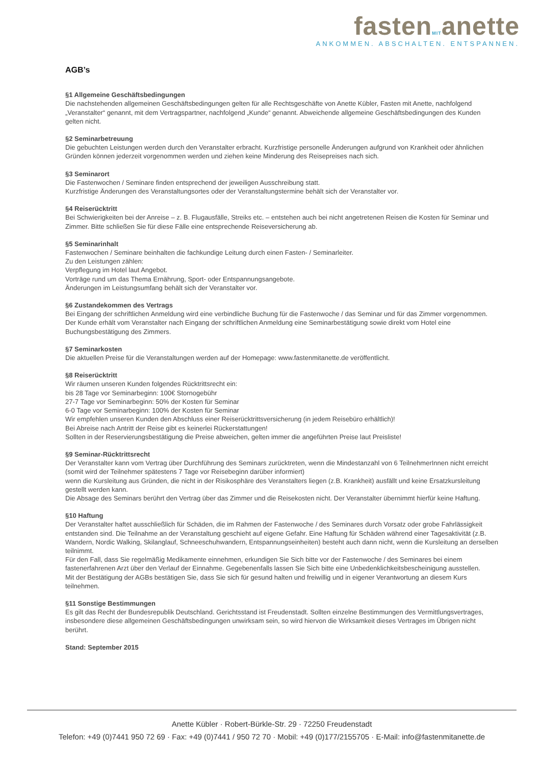fastenMITanette
ANKOMMEN. ABSCHALTEN. ENTSPANNEN.
AGB’s
§1 Allgemeine Geschäftsbedingungen
Die nachstehenden allgemeinen Geschäftsbedingungen gelten für alle Rechtsgeschäfte von Anette Kübler, Fasten mit Anette, nachfolgend „Veranstalter“ genannt, mit dem Vertragspartner, nachfolgend „Kunde“ genannt. Abweichende allgemeine Geschäftsbedingungen des Kunden gelten nicht.
§2 Seminarbetreuung
Die gebuchten Leistungen werden durch den Veranstalter erbracht. Kurzfristige personelle Änderungen aufgrund von Krankheit oder ähnlichen Gründen können jederzeit vorgenommen werden und ziehen keine Minderung des Reisepreises nach sich.
§3 Seminarort
Die Fastenwochen / Seminare finden entsprechend der jeweiligen Ausschreibung statt.
Kurzfristige Änderungen des Veranstaltungsortes oder der Veranstaltungstermine behält sich der Veranstalter vor.
§4 Reiserücktritt
Bei Schwierigkeiten bei der Anreise – z. B. Flugausfälle, Streiks etc. – entstehen auch bei nicht angetretenen Reisen die Kosten für Seminar und Zimmer. Bitte schließen Sie für diese Fälle eine entsprechende Reiseversicherung ab.
§5 Seminarinhalt
Fastenwochen / Seminare beinhalten die fachkundige Leitung durch einen Fasten- / Seminarleiter.
Zu den Leistungen zählen:
Verpflegung im Hotel laut Angebot.
Vorträge rund um das Thema Ernährung, Sport- oder Entspannungsangebote.
Änderungen im Leistungsumfang behält sich der Veranstalter vor.
§6 Zustandekommen des Vertrags
Bei Eingang der schriftlichen Anmeldung wird eine verbindliche Buchung für die Fastenwoche / das Seminar und für das Zimmer vorgenommen.
Der Kunde erhält vom Veranstalter nach Eingang der schriftlichen Anmeldung eine Seminarbestätigung sowie direkt vom Hotel eine Buchungsbestätigung des Zimmers.
§7 Seminarkosten
Die aktuellen Preise für die Veranstaltungen werden auf der Homepage: www.fastenmitanette.de veröffentlicht.
§8 Reiserücktritt
Wir räumen unseren Kunden folgendes Rücktrittsrecht ein:
bis 28 Tage vor Seminarbeginn: 100€ Stornogebühr
27-7 Tage vor Seminarbeginn: 50% der Kosten für Seminar
6-0 Tage vor Seminarbeginn: 100% der Kosten für Seminar
Wir empfehlen unseren Kunden den Abschluss einer Reiserücktrittsversicherung (in jedem Reisebüro erhältlich)!
Bei Abreise nach Antritt der Reise gibt es keinerlei Rückerstattungen!
Sollten in der Reservierungsbestätigung die Preise abweichen, gelten immer die angeführten Preise laut Preisliste!
§9 Seminar-Rücktrittsrecht
Der Veranstalter kann vom Vertrag über Durchführung des Seminars zurücktreten, wenn die Mindestanzahl von 6 TeilnehmerInnen nicht erreicht (somit wird der Teilnehmer spätestens 7 Tage vor Reisebeginn darüber informiert)
wenn die Kursleitung aus Gründen, die nicht in der Risikosphäre des Veranstalters liegen (z.B. Krankheit) ausfällt und keine Ersatzkursleitung gestellt werden kann.
Die Absage des Seminars berührt den Vertrag über das Zimmer und die Reisekosten nicht. Der Veranstalter übernimmt hierfür keine Haftung.
§10 Haftung
Der Veranstalter haftet ausschließlich für Schäden, die im Rahmen der Fastenwoche / des Seminares durch Vorsatz oder grobe Fahrlässigkeit entstanden sind. Die Teilnahme an der Veranstaltung geschieht auf eigene Gefahr. Eine Haftung für Schäden während einer Tagesaktivität (z.B. Wandern, Nordic Walking, Skilanglauf, Schneeschuhwandern, Entspannungseinheiten) besteht auch dann nicht, wenn die Kursleitung an derselben teilnimmt.
Für den Fall, dass Sie regelmäßig Medikamente einnehmen, erkundigen Sie Sich bitte vor der Fastenwoche / des Seminares bei einem fastenerfahrenen Arzt über den Verlauf der Einnahme. Gegebenenfalls lassen Sie Sich bitte eine Unbedenklichkeitsbescheinigung ausstellen.
Mit der Bestätigung der AGBs bestätigen Sie, dass Sie sich für gesund halten und freiwillig und in eigener Verantwortung an diesem Kurs teilnehmen.
§11 Sonstige Bestimmungen
Es gilt das Recht der Bundesrepublik Deutschland. Gerichtsstand ist Freudenstadt. Sollten einzelne Bestimmungen des Vermittlungsvertrages, insbesondere diese allgemeinen Geschäftsbedingungen unwirksam sein, so wird hiervon die Wirksamkeit dieses Vertrages im Übrigen nicht berührt.
Stand: September 2015
Anette Kübler · Robert-Bürkle-Str. 29 · 72250 Freudenstadt
Telefon: +49 (0)7441 950 72 69 · Fax: +49 (0)7441 / 950 72 70 · Mobil: +49 (0)177/2155705 · E-Mail: info@fastenmitanette.de